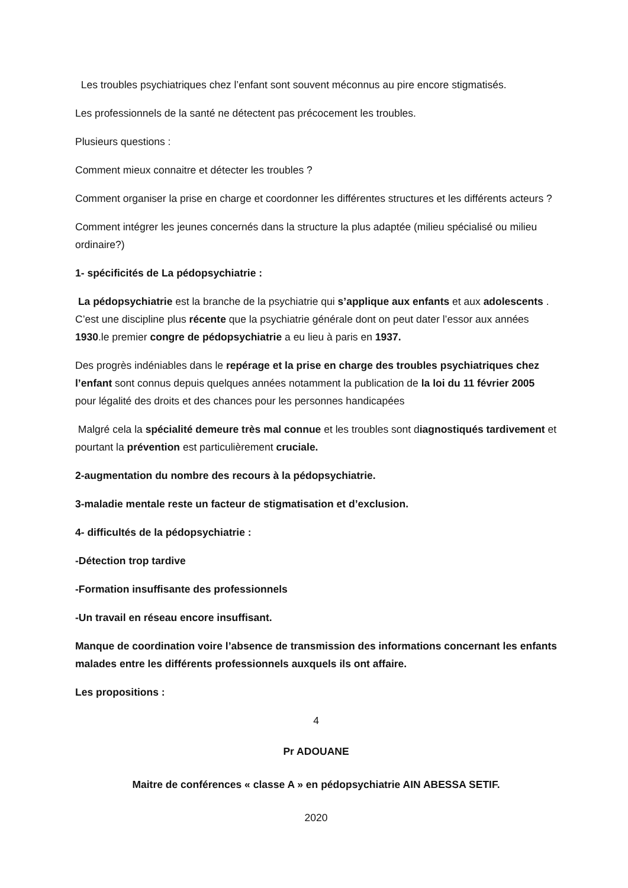Les troubles psychiatriques chez l’enfant sont souvent méconnus au pire encore stigmatisés.
Les professionnels de la santé ne détectent pas précocement les troubles.
Plusieurs questions :
Comment mieux connaitre et détecter les troubles ?
Comment organiser la prise en charge et coordonner les différentes structures et les différents acteurs ?
Comment intégrer les jeunes concernés dans la structure la plus adaptée (milieu spécialisé ou milieu ordinaire?)
1- spécificités de La pédopsychiatrie :
La pédopsychiatrie est la branche de la psychiatrie qui s’applique aux enfants et aux adolescents . C’est une discipline plus récente que la psychiatrie générale dont on peut dater l’essor aux années 1930.le premier congre de pédopsychiatrie a eu lieu à paris en 1937.
Des progrès indéniables dans le repérage et la prise en charge des troubles psychiatriques chez l’enfant sont connus depuis quelques années notamment la publication de la loi du 11 février 2005 pour légalité des droits et des chances pour les personnes handicapées
Malgré cela la spécialité demeure très mal connue et les troubles sont diagnostiqués tardivement et pourtant la prévention est particulièrement cruciale.
2-augmentation du nombre des recours à la pédopsychiatrie.
3-maladie mentale reste un facteur de stigmatisation et d’exclusion.
4- difficultés de la pédopsychiatrie :
-Détection trop tardive
-Formation insuffisante des professionnels
-Un travail en réseau encore insuffisant.
Manque de coordination voire l’absence de transmission des informations concernant les enfants malades entre les différents professionnels auxquels ils ont affaire.
Les propositions :
4
Pr ADOUANE
Maitre de conférences « classe A » en pédopsychiatrie AIN ABESSA SETIF.
2020